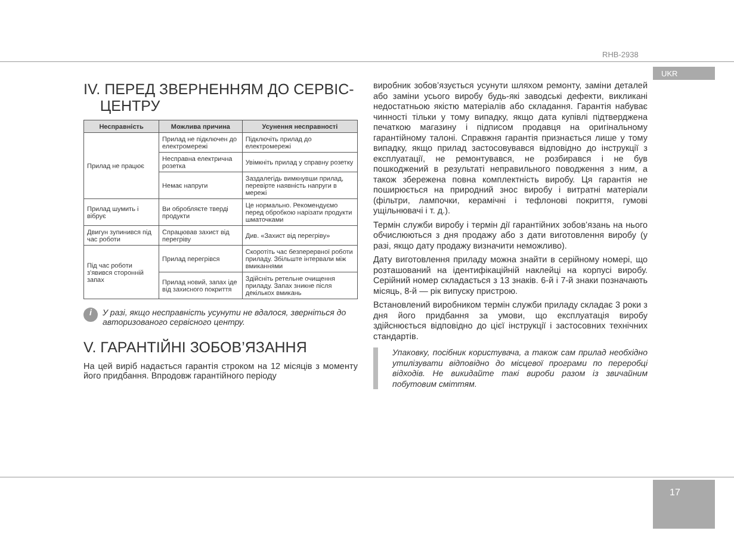RHB-2938
UKR
IV. ПЕРЕД ЗВЕРНЕННЯМ ДО СЕРВІС-
ЦЕНТРУ
| Несправність | Можлива причина | Усунення несправності |
| --- | --- | --- |
| Прилад не працює | Прилад не підключен до електромережі | Підключіть прилад до електромережі |
| | Несправна електрична розетка | Увімкніть прилад у справну розетку |
| | Немає напруги | Заздалегідь вимкнувши прилад, перевірте наявність напруги в мережі |
| Прилад шумить і вібрує | Ви обробляєте тверді продукти | Це нормально. Рекомендуємо перед обробкою нарізати продукти шматочками |
| Двигун зупинився під час роботи | Спрацював захист від перегріву | Див. «Захист від перегріву» |
| Під час роботи з'явився сторонній запах | Прилад перегрівся | Скоротіть час безперервної роботи приладу. Збільште інтервали між вмиканнями |
| | Прилад новий, запах іде від захисного покриття | Здійсніть ретельне очищення приладу. Запах зникне після декількох вмикань |
i У разі, якщо несправність усунути не вдалося, зверніться до авторизованого сервісного центру.
V. ГАРАНТІЙНІ ЗОБОВ’ЯЗАННЯ
На цей виріб надається гарантія строком на 12 місяців з моменту його придбання. Впродовж гарантійного періоду
виробник зобов’язується усунути шляхом ремонту, заміни деталей або заміни усього виробу будь-які заводські дефекти, викликані недостатньою якістю матеріалів або складання. Гарантія набуває чинності тільки у тому випадку, якщо дата купівлі підтверджена печаткою магазину і підписом продавця на оригінальному гарантійному талоні. Справжня гарантія признається лише у тому випадку, якщо прилад застосовувався відповідно до інструкції з експлуатації, не ремонтувався, не розбирався і не був пошкоджений в результаті неправильного поводження з ним, а також збережена повна комплектність виробу. Ця гарантія не поширюється на природний знос виробу і витратні матеріали (фільтри, лампочки, керамічні і тефлонові покриття, гумові ущільнювачі і т. д.).
Термін служби виробу і термін дії гарантійних зобов’язань на нього обчислюються з дня продажу або з дати виготовлення виробу (у разі, якщо дату продажу визначити неможливо).
Дату виготовлення приладу можна знайти в серійному номері, що розташований на ідентифікаційній наклейці на корпусі виробу. Серійний номер складається з 13 знаків. 6-й і 7-й знаки позначають місяць, 8-й — рік випуску пристрою.
Встановлений виробником термін служби приладу складає 3 роки з дня його придбання за умови, що експлуатація виробу здійснюється відповідно до цієї інструкції і застосовних технічних стандартів.
Упаковку, посібник користувача, а також сам прилад необхідно утилізувати відповідно до місцевої програми по переробці відходів. Не викидайте такі вироби разом із звичайним побутовим сміттям.
17